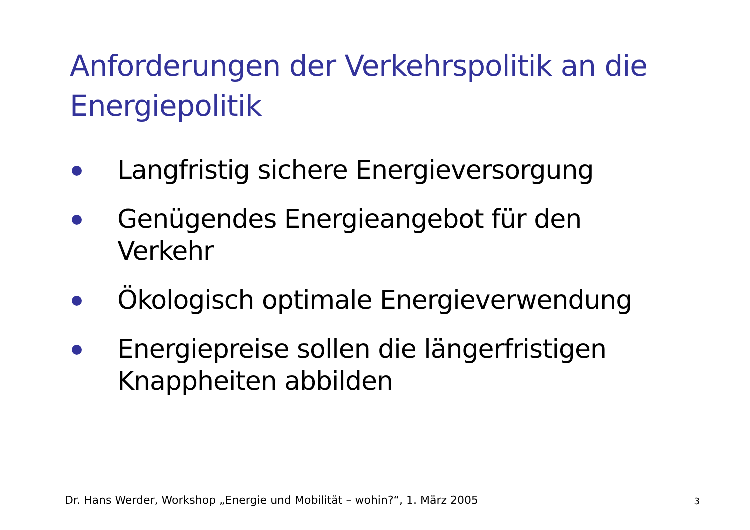Anforderungen der Verkehrspolitik an die Energiepolitik
Langfristig sichere Energieversorgung
Genügendes Energieangebot für den Verkehr
Ökologisch optimale Energieverwendung
Energiepreise sollen die längerfristigen Knappheiten abbilden
Dr. Hans Werder, Workshop „Energie und Mobilität – wohin?“, 1. März 2005
3